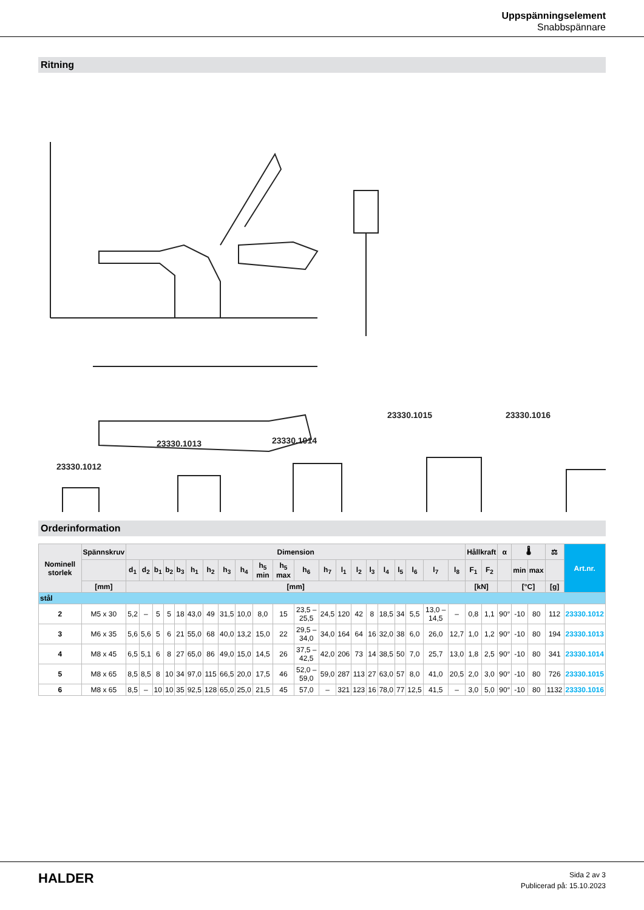Uppspänningselement
Snabbspännare
Ritning
23330.1012
23330.1013
23330.1014
23330.1015
23330.1016
Orderinformation
| Nominell storlek | Spännskruv | Dimension | | | | | | | | | | | | | | | | | | | | | Hållkraft | | α | 🌡 | | ⚖ | Art.nr. |
| --- | --- | --- | --- | --- | --- | --- | --- | --- | --- | --- | --- | --- | --- | --- | --- | --- | --- | --- | --- | --- | --- | --- | --- | --- | --- | --- | --- | --- | --- |
| | | d<sub>1</sub> | d<sub>2</sub> | b<sub>1</sub> | b<sub>2</sub> | b<sub>3</sub> | h<sub>1</sub> | h<sub>2</sub> | h<sub>3</sub> | h<sub>4</sub> | h<sub>5</sub> min | h<sub>5</sub> max | h<sub>6</sub> | h<sub>7</sub> | l<sub>1</sub> | l<sub>2</sub> | l<sub>3</sub> | l<sub>4</sub> | l<sub>5</sub> | l<sub>6</sub> | l<sub>7</sub> | l<sub>8</sub> | F<sub>1</sub> | F<sub>2</sub> | | min | max | | |
| | [mm] | [mm] | | | | | | | | | | | | | | | | | | | | | [kN] | | | [°C] | | [g] | |
| stål | | | | | | | | | | | | | | | | | | | | | | | | | | | | | |
| 2 | M5 x 30 | 5,2 | – | 5 | 5 | 18 | 43,0 | 49 | 31,5 | 10,0 | 8,0 | 15 | 23,5 – 25,5 | 24,5 | 120 | 42 | 8 | 18,5 | 34 | 5,5 | 13,0 – 14,5 | – | 0,8 | 1,1 | 90° | -10 | 80 | 112 | 23330.1012 |
| 3 | M6 x 35 | 5,6 | 5,6 | 5 | 6 | 21 | 55,0 | 68 | 40,0 | 13,2 | 15,0 | 22 | 29,5 – 34,0 | 34,0 | 164 | 64 | 16 | 32,0 | 38 | 6,0 | 26,0 | 12,7 | 1,0 | 1,2 | 90° | -10 | 80 | 194 | 23330.1013 |
| 4 | M8 x 45 | 6,5 | 5,1 | 6 | 8 | 27 | 65,0 | 86 | 49,0 | 15,0 | 14,5 | 26 | 37,5 – 42,5 | 42,0 | 206 | 73 | 14 | 38,5 | 50 | 7,0 | 25,7 | 13,0 | 1,8 | 2,5 | 90° | -10 | 80 | 341 | 23330.1014 |
| 5 | M8 x 65 | 8,5 | 8,5 | 8 | 10 | 34 | 97,0 | 115 | 66,5 | 20,0 | 17,5 | 46 | 52,0 – 59,0 | 59,0 | 287 | 113 | 27 | 63,0 | 57 | 8,0 | 41,0 | 20,5 | 2,0 | 3,0 | 90° | -10 | 80 | 726 | 23330.1015 |
| 6 | M8 x 65 | 8,5 | – | 10 | 10 | 35 | 92,5 | 128 | 65,0 | 25,0 | 21,5 | 45 | 57,0 | – | 321 | 123 | 16 | 78,0 | 77 | 12,5 | 41,5 | – | 3,0 | 5,0 | 90° | -10 | 80 | 1132 | 23330.1016 |
HALDER
Sida 2 av 3
Publicerad på: 15.10.2023